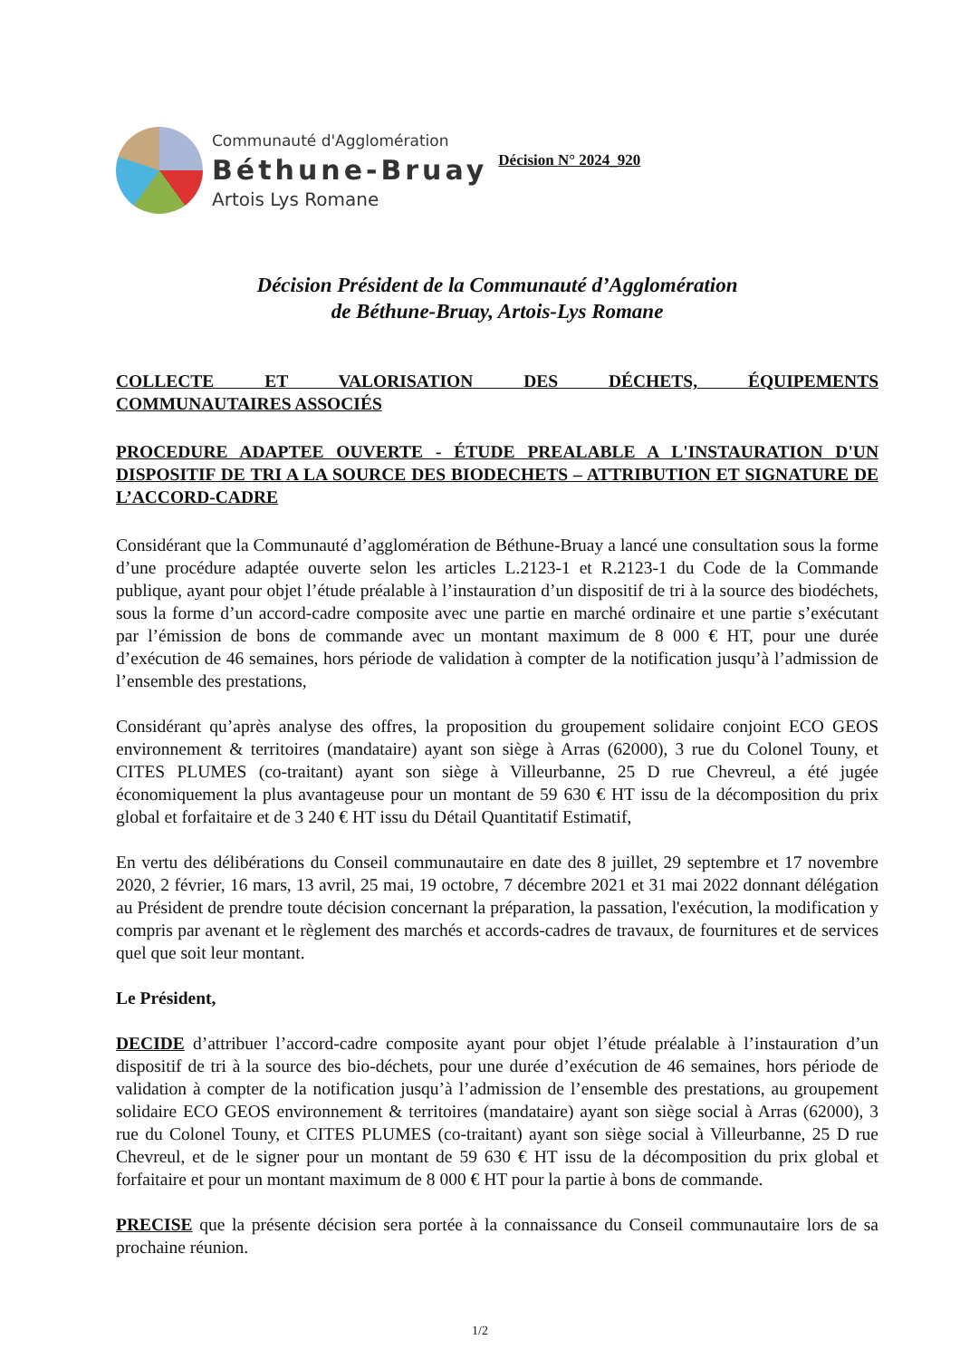Communauté d'Agglomération
Béthune-Bruay
Artois Lys Romane
Décision N° 2024_920
Décision Président de la Communauté d’Agglomération
de Béthune-Bruay, Artois-Lys Romane
COLLECTE ET VALORISATION DES DÉCHETS, ÉQUIPEMENTS
COMMUNAUTAIRES ASSOCIÉS
PROCEDURE ADAPTEE OUVERTE - ÉTUDE PREALABLE A L'INSTAURATION D'UN
DISPOSITIF DE TRI A LA SOURCE DES BIODECHETS – ATTRIBUTION ET SIGNATURE DE
L’ACCORD-CADRE
Considérant que la Communauté d’agglomération de Béthune-Bruay a lancé une consultation sous la forme d’une procédure adaptée ouverte selon les articles L.2123-1 et R.2123-1 du Code de la Commande publique, ayant pour objet l’étude préalable à l’instauration d’un dispositif de tri à la source des biodéchets, sous la forme d’un accord-cadre composite avec une partie en marché ordinaire et une partie s’exécutant par l’émission de bons de commande avec un montant maximum de 8 000 € HT, pour une durée d’exécution de 46 semaines, hors période de validation à compter de la notification jusqu’à l’admission de l’ensemble des prestations,
Considérant qu’après analyse des offres, la proposition du groupement solidaire conjoint ECO GEOS environnement & territoires (mandataire) ayant son siège à Arras (62000), 3 rue du Colonel Touny, et CITES PLUMES (co-traitant) ayant son siège à Villeurbanne, 25 D rue Chevreul, a été jugée économiquement la plus avantageuse pour un montant de 59 630 € HT issu de la décomposition du prix global et forfaitaire et de 3 240 € HT issu du Détail Quantitatif Estimatif,
En vertu des délibérations du Conseil communautaire en date des 8 juillet, 29 septembre et 17 novembre 2020, 2 février, 16 mars, 13 avril, 25 mai, 19 octobre, 7 décembre 2021 et 31 mai 2022 donnant délégation au Président de prendre toute décision concernant la préparation, la passation, l'exécution, la modification y compris par avenant et le règlement des marchés et accords-cadres de travaux, de fournitures et de services quel que soit leur montant.
Le Président,
DECIDE d’attribuer l’accord-cadre composite ayant pour objet l’étude préalable à l’instauration d’un dispositif de tri à la source des bio-déchets, pour une durée d’exécution de 46 semaines, hors période de validation à compter de la notification jusqu’à l’admission de l’ensemble des prestations, au groupement solidaire ECO GEOS environnement & territoires (mandataire) ayant son siège social à Arras (62000), 3 rue du Colonel Touny, et CITES PLUMES (co-traitant) ayant son siège social à Villeurbanne, 25 D rue Chevreul, et de le signer pour un montant de 59 630 € HT issu de la décomposition du prix global et forfaitaire et pour un montant maximum de 8 000 € HT pour la partie à bons de commande.
PRECISE que la présente décision sera portée à la connaissance du Conseil communautaire lors de sa prochaine réunion.
1/2